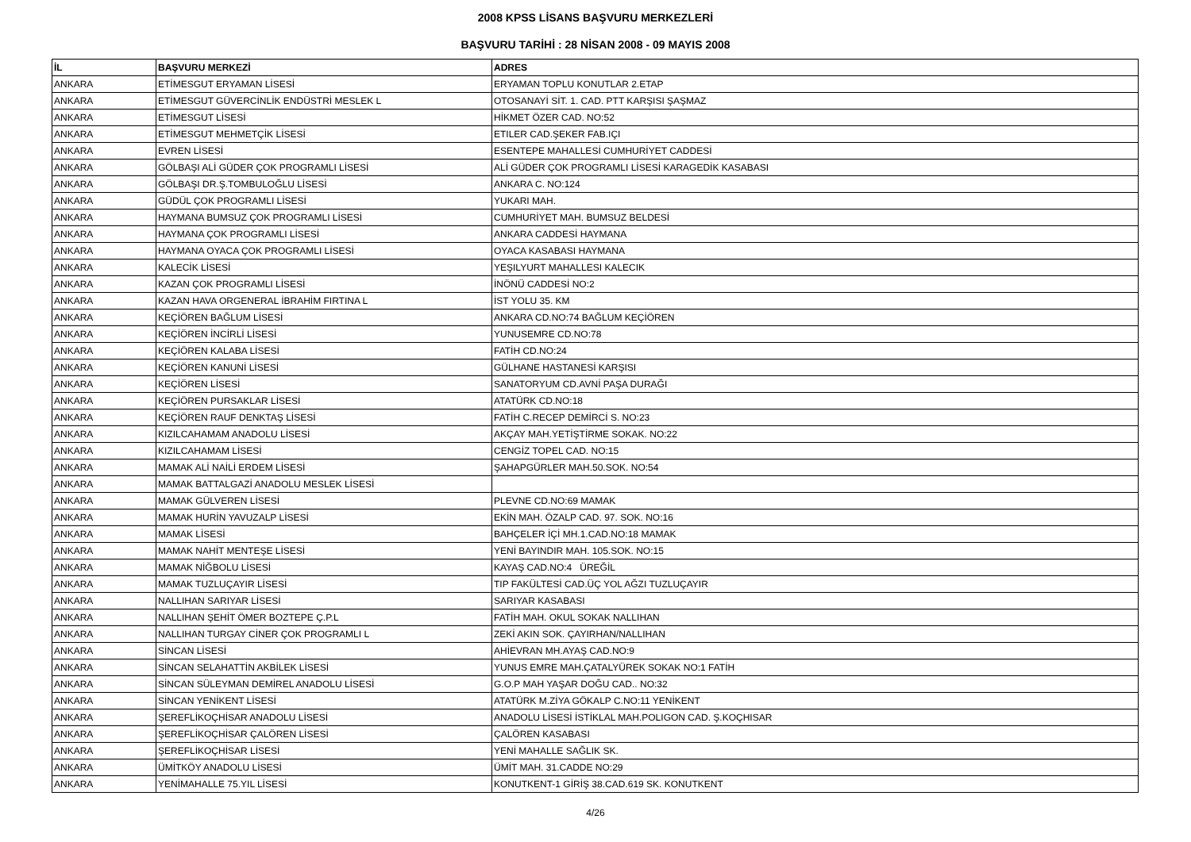2008 KPSS LİSANS BAŞVURU MERKEZLERİ
BAŞVURU TARİHİ : 28 NİSAN 2008 - 09 MAYIS 2008
| İL | BAŞVURU MERKEZİ | ADRES |
| --- | --- | --- |
| ANKARA | ETİMESGUT ERYAMAN LİSESİ | ERYAMAN TOPLU KONUTLAR 2.ETAP |
| ANKARA | ETİMESGUT GÜVERCİNLİK ENDÜSTRİ MESLEK L | OTOSANAYİ SİT. 1. CAD. PTT KARŞISI ŞAŞMAZ |
| ANKARA | ETİMESGUT LİSESİ | HİKMET ÖZER CAD. NO:52 |
| ANKARA | ETİMESGUT MEHMETÇİK LİSESİ | ETILER CAD.ŞEKER FAB.IÇI |
| ANKARA | EVREN LİSESİ | ESENTEPE MAHALLESİ CUMHURİYET CADDESİ |
| ANKARA | GÖLBAŞI ALİ GÜDER ÇOK PROGRAMLI LİSESİ | ALİ GÜDER ÇOK PROGRAMLI LİSESİ KARAGEDİK KASABASI |
| ANKARA | GÖLBAŞI DR.Ş.TOMBULOĞLU LİSESİ | ANKARA C. NO:124 |
| ANKARA | GÜDÜL ÇOK PROGRAMLI LİSESİ | YUKARI MAH. |
| ANKARA | HAYMANA BUMSUZ ÇOK PROGRAMLI LİSESİ | CUMHURİYET MAH. BUMSUZ BELDESİ |
| ANKARA | HAYMANA ÇOK PROGRAMLI LİSESİ | ANKARA CADDESİ HAYMANA |
| ANKARA | HAYMANA OYACA ÇOK PROGRAMLI LİSESİ | OYACA KASABASI HAYMANA |
| ANKARA | KALECİK LİSESİ | YEŞILYURT MAHALLESI KALECIK |
| ANKARA | KAZAN ÇOK PROGRAMLI LİSESİ | İNÖNÜ CADDESİ NO:2 |
| ANKARA | KAZAN HAVA ORGENERAL İBRAHİM FIRTINA L | İST YOLU 35. KM |
| ANKARA | KEÇİÖREN BAĞLUM LİSESİ | ANKARA CD.NO:74 BAĞLUM KEÇİÖREN |
| ANKARA | KEÇİÖREN İNCİRLİ LİSESİ | YUNUSEMRE CD.NO:78 |
| ANKARA | KEÇİÖREN KALABA LİSESİ | FATİH CD.NO:24 |
| ANKARA | KEÇİÖREN KANUNİ LİSESİ | GÜLHANE HASTANESİ KARŞISI |
| ANKARA | KEÇİÖREN LİSESİ | SANATORYUM CD.AVNİ PAŞA DURAĞI |
| ANKARA | KEÇİÖREN PURSAKLAR LİSESİ | ATATÜRK CD.NO:18 |
| ANKARA | KEÇİÖREN RAUF DENKTAŞ LİSESİ | FATİH C.RECEP DEMİRCİ S. NO:23 |
| ANKARA | KIZILCAHAMAM ANADOLU LİSESİ | AKÇAY MAH.YETİŞTİRME SOKAK. NO:22 |
| ANKARA | KIZILCAHAMAM LİSESİ | CENGİZ TOPEL CAD. NO:15 |
| ANKARA | MAMAK ALİ NAİLİ ERDEM LİSESİ | ŞAHAPGÜRLER MAH.50.SOK. NO:54 |
| ANKARA | MAMAK BATTALGAZİ ANADOLU MESLEK LİSESİ | |
| ANKARA | MAMAK GÜLVEREN LİSESİ | PLEVNE CD.NO:69 MAMAK |
| ANKARA | MAMAK HURİN YAVUZALP LİSESİ | EKİN MAH. ÖZALP CAD. 97. SOK. NO:16 |
| ANKARA | MAMAK LİSESİ | BAHÇELER İÇİ MH.1.CAD.NO:18 MAMAK |
| ANKARA | MAMAK NAHİT MENTEŞE LİSESİ | YENİ BAYINDIR MAH. 105.SOK. NO:15 |
| ANKARA | MAMAK NİĞBOLU LİSESİ | KAYAŞ CAD.NO:4 ÜREĞİL |
| ANKARA | MAMAK TUZLUÇAYIR LİSESİ | TIP FAKÜLTESİ CAD.ÜÇ YOL AĞZI TUZLUÇAYIR |
| ANKARA | NALLIHAN SARIYAR LİSESİ | SARIYAR KASABASI |
| ANKARA | NALLIHAN ŞEHİT ÖMER BOZTEPE Ç.P.L | FATİH MAH. OKUL SOKAK NALLIHAN |
| ANKARA | NALLIHAN TURGAY CİNER ÇOK PROGRAMLI L | ZEKİ AKIN SOK. ÇAYIRHAN/NALLIHAN |
| ANKARA | SİNCAN LİSESİ | AHİEVRAN MH.AYAŞ CAD.NO:9 |
| ANKARA | SİNCAN SELAHATTİN AKBİLEK LİSESİ | YUNUS EMRE MAH.ÇATALYÜREK SOKAK NO:1 FATİH |
| ANKARA | SİNCAN SÜLEYMAN DEMİREL ANADOLU LİSESİ | G.O.P MAH YAŞAR DOĞU CAD.. NO:32 |
| ANKARA | SİNCAN YENİKENT LİSESİ | ATATÜRK M.ZİYA GÖKALP C.NO:11 YENİKENT |
| ANKARA | ŞEREFLİKOÇHİSAR ANADOLU LİSESİ | ANADOLU LİSESİ İSTİKLAL MAH.POLIGON CAD. Ş.KOÇHISAR |
| ANKARA | ŞEREFLİKOÇHİSAR ÇALÖREN LİSESİ | ÇALÖREN KASABASI |
| ANKARA | ŞEREFLİKOÇHİSAR LİSESİ | YENİ MAHALLE SAĞLIK SK. |
| ANKARA | ÜMİTKÖY ANADOLU LİSESİ | ÜMİT MAH. 31.CADDE NO:29 |
| ANKARA | YENİMAHALLE 75.YIL LİSESİ | KONUTKENT-1 GİRİŞ 38.CAD.619 SK. KONUTKENT |
4/26